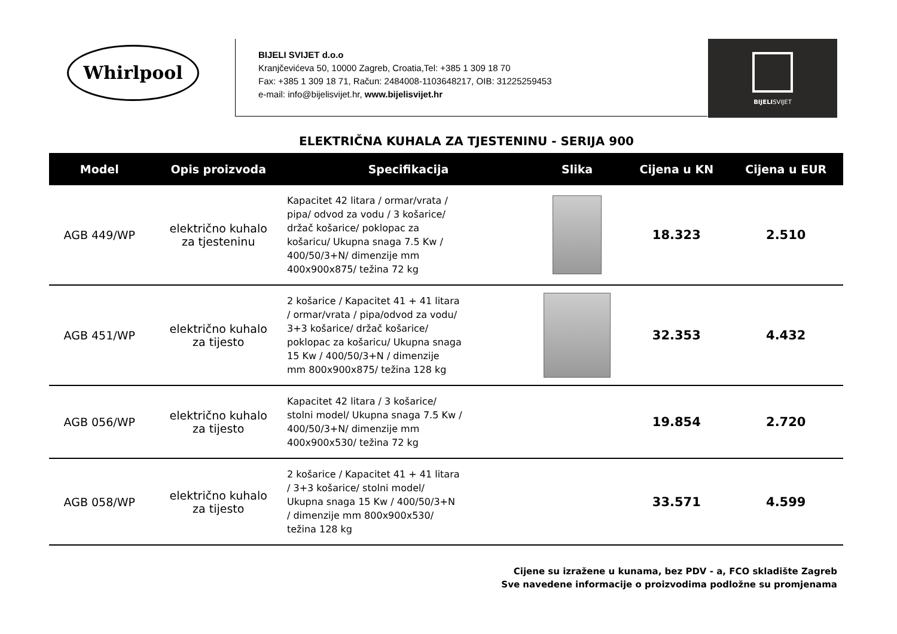Whirlpool
BIJELI SVIJET d.o.o
Kranjčevićeva 50, 10000 Zagreb, Croatia,Tel: +385 1 309 18 70
Fax: +385 1 309 18 71, Račun: 2484008-1103648217, OIB: 31225259453
e-mail: info@bijelisvijet.hr, www.bijelisvijet.hr
BIJELISVIJET
ELEKTRIČNA KUHALA ZA TJESTENINU - SERIJA 900
| Model | Opis proizvoda | Specifikacija | Slika | Cijena u KN | Cijena u EUR |
| --- | --- | --- | --- | --- | --- |
| AGB 449/WP | električno kuhalo za tjesteninu | Kapacitet 42 litara / ormar/vrata / pipa/ odvod za vodu / 3 košarice/ držač košarice/ poklopac za košaricu/ Ukupna snaga 7.5 Kw / 400/50/3+N/ dimenzije mm 400x900x875/ težina 72 kg | | 18.323 | 2.510 |
| AGB 451/WP | električno kuhalo za tijesto | 2 košarice / Kapacitet 41 + 41 litara / ormar/vrata / pipa/odvod za vodu/ 3+3 košarice/ držač košarice/ poklopac za košaricu/ Ukupna snaga 15 Kw / 400/50/3+N / dimenzije mm 800x900x875/ težina 128 kg | | 32.353 | 4.432 |
| AGB 056/WP | električno kuhalo za tijesto | Kapacitet 42 litara / 3 košarice/ stolni model/ Ukupna snaga 7.5 Kw / 400/50/3+N/ dimenzije mm 400x900x530/ težina 72 kg | | 19.854 | 2.720 |
| AGB 058/WP | električno kuhalo za tijesto | 2 košarice / Kapacitet 41 + 41 litara / 3+3 košarice/ stolni model/ Ukupna snaga 15 Kw / 400/50/3+N / dimenzije mm 800x900x530/ težina 128 kg | | 33.571 | 4.599 |
Cijene su izražene u kunama, bez PDV - a, FCO skladište Zagreb
Sve navedene informacije o proizvodima podložne su promjenama